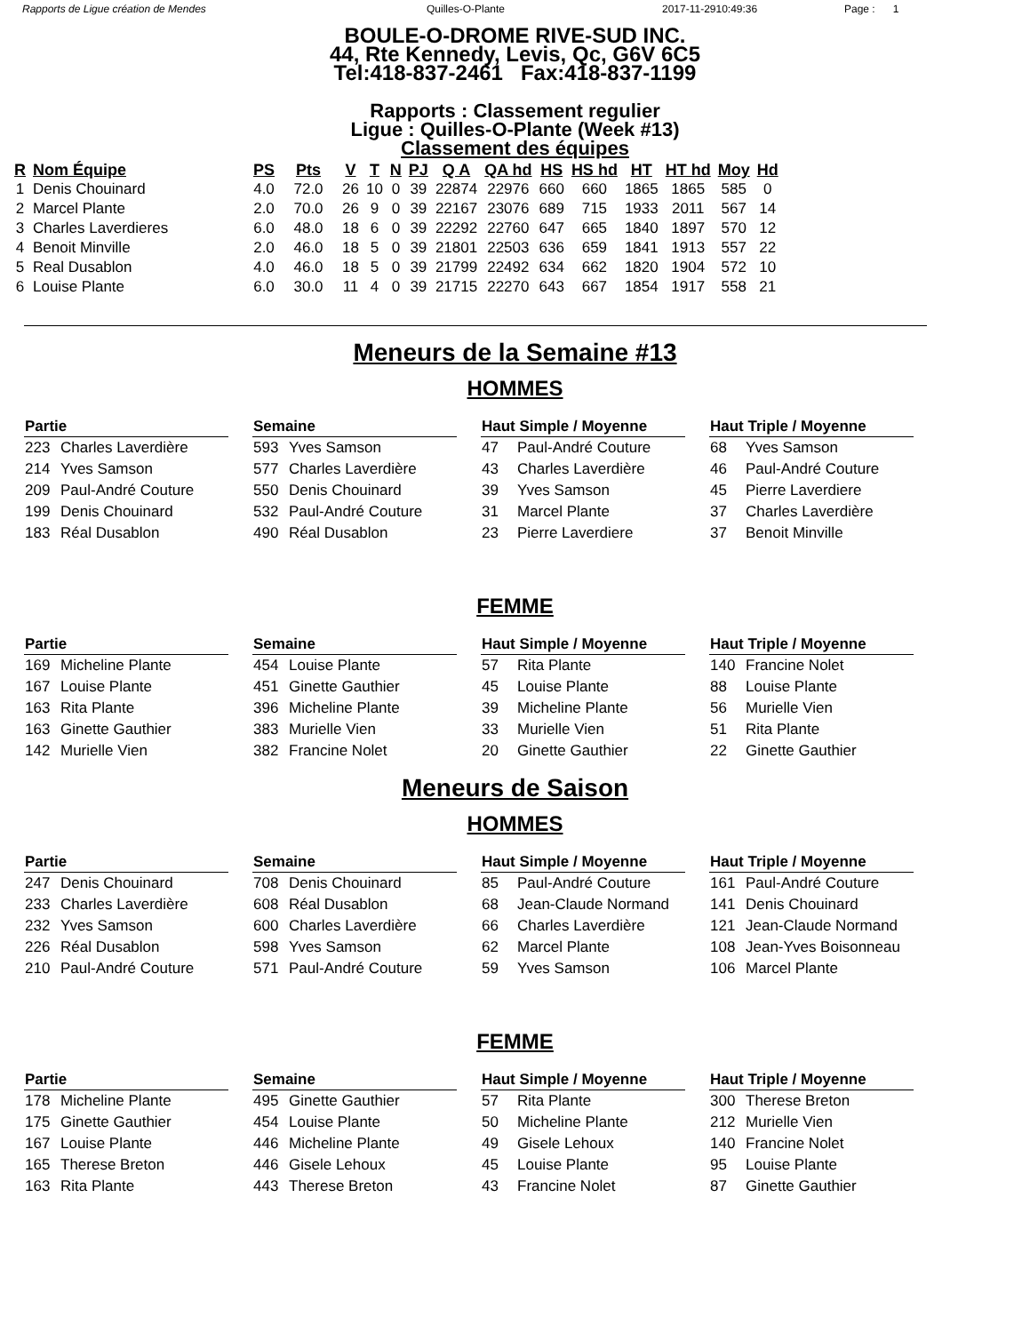Rapports de Ligue création de Mendes Quilles-O-Plante 2017-11-2910:49:36 Page : 1
BOULE-O-DROME RIVE-SUD INC.
44, Rte Kennedy, Levis, Qc, G6V 6C5
Tel:418-837-2461 Fax:418-837-1199
Rapports : Classement regulier
Ligue : Quilles-O-Plante (Week #13)
Classement des équipes
| R | Nom Équipe | PS | Pts | V | T | N | PJ | Q A | QA hd | HS | HS hd | HT | HT hd | Moy | Hd |
| --- | --- | --- | --- | --- | --- | --- | --- | --- | --- | --- | --- | --- | --- | --- | --- |
| 1 | Denis Chouinard | 4.0 | 72.0 | 26 | 10 | 0 | 39 | 22874 | 22976 | 660 | 660 | 1865 | 1865 | 585 | 0 |
| 2 | Marcel Plante | 2.0 | 70.0 | 26 | 9 | 0 | 39 | 22167 | 23076 | 689 | 715 | 1933 | 2011 | 567 | 14 |
| 3 | Charles Laverdieres | 6.0 | 48.0 | 18 | 6 | 0 | 39 | 22292 | 22760 | 647 | 665 | 1840 | 1897 | 570 | 12 |
| 4 | Benoit Minville | 2.0 | 46.0 | 18 | 5 | 0 | 39 | 21801 | 22503 | 636 | 659 | 1841 | 1913 | 557 | 22 |
| 5 | Real Dusablon | 4.0 | 46.0 | 18 | 5 | 0 | 39 | 21799 | 22492 | 634 | 662 | 1820 | 1904 | 572 | 10 |
| 6 | Louise Plante | 6.0 | 30.0 | 11 | 4 | 0 | 39 | 21715 | 22270 | 643 | 667 | 1854 | 1917 | 558 | 21 |
Meneurs de la Semaine #13
HOMMES
| Partie | |
| --- | --- |
| 223 | Charles Laverdière |
| 214 | Yves Samson |
| 209 | Paul-André Couture |
| 199 | Denis Chouinard |
| 183 | Réal Dusablon |
| Semaine | |
| --- | --- |
| 593 | Yves Samson |
| 577 | Charles Laverdière |
| 550 | Denis Chouinard |
| 532 | Paul-André Couture |
| 490 | Réal Dusablon |
| Haut Simple / Moyenne | |
| --- | --- |
| 47 | Paul-André Couture |
| 43 | Charles Laverdière |
| 39 | Yves Samson |
| 31 | Marcel Plante |
| 23 | Pierre Laverdiere |
| Haut Triple / Moyenne | |
| --- | --- |
| 68 | Yves Samson |
| 46 | Paul-André Couture |
| 45 | Pierre Laverdiere |
| 37 | Charles Laverdière |
| 37 | Benoit Minville |
FEMME
| Partie | |
| --- | --- |
| 169 | Micheline Plante |
| 167 | Louise Plante |
| 163 | Rita Plante |
| 163 | Ginette Gauthier |
| 142 | Murielle Vien |
| Semaine | |
| --- | --- |
| 454 | Louise Plante |
| 451 | Ginette Gauthier |
| 396 | Micheline Plante |
| 383 | Murielle Vien |
| 382 | Francine Nolet |
| Haut Simple / Moyenne | |
| --- | --- |
| 57 | Rita Plante |
| 45 | Louise Plante |
| 39 | Micheline Plante |
| 33 | Murielle Vien |
| 20 | Ginette Gauthier |
| Haut Triple / Moyenne | |
| --- | --- |
| 140 | Francine Nolet |
| 88 | Louise Plante |
| 56 | Murielle Vien |
| 51 | Rita Plante |
| 22 | Ginette Gauthier |
Meneurs de Saison
HOMMES
| Partie | |
| --- | --- |
| 247 | Denis Chouinard |
| 233 | Charles Laverdière |
| 232 | Yves Samson |
| 226 | Réal Dusablon |
| 210 | Paul-André Couture |
| Semaine | |
| --- | --- |
| 708 | Denis Chouinard |
| 608 | Réal Dusablon |
| 600 | Charles Laverdière |
| 598 | Yves Samson |
| 571 | Paul-André Couture |
| Haut Simple / Moyenne | |
| --- | --- |
| 85 | Paul-André Couture |
| 68 | Jean-Claude Normand |
| 66 | Charles Laverdière |
| 62 | Marcel Plante |
| 59 | Yves Samson |
| Haut Triple / Moyenne | |
| --- | --- |
| 161 | Paul-André Couture |
| 141 | Denis Chouinard |
| 121 | Jean-Claude Normand |
| 108 | Jean-Yves Boisonneau |
| 106 | Marcel Plante |
FEMME
| Partie | |
| --- | --- |
| 178 | Micheline Plante |
| 175 | Ginette Gauthier |
| 167 | Louise Plante |
| 165 | Therese Breton |
| 163 | Rita Plante |
| Semaine | |
| --- | --- |
| 495 | Ginette Gauthier |
| 454 | Louise Plante |
| 446 | Micheline Plante |
| 446 | Gisele Lehoux |
| 443 | Therese Breton |
| Haut Simple / Moyenne | |
| --- | --- |
| 57 | Rita Plante |
| 50 | Micheline Plante |
| 49 | Gisele Lehoux |
| 45 | Louise Plante |
| 43 | Francine Nolet |
| Haut Triple / Moyenne | |
| --- | --- |
| 300 | Therese Breton |
| 212 | Murielle Vien |
| 140 | Francine Nolet |
| 95 | Louise Plante |
| 87 | Ginette Gauthier |